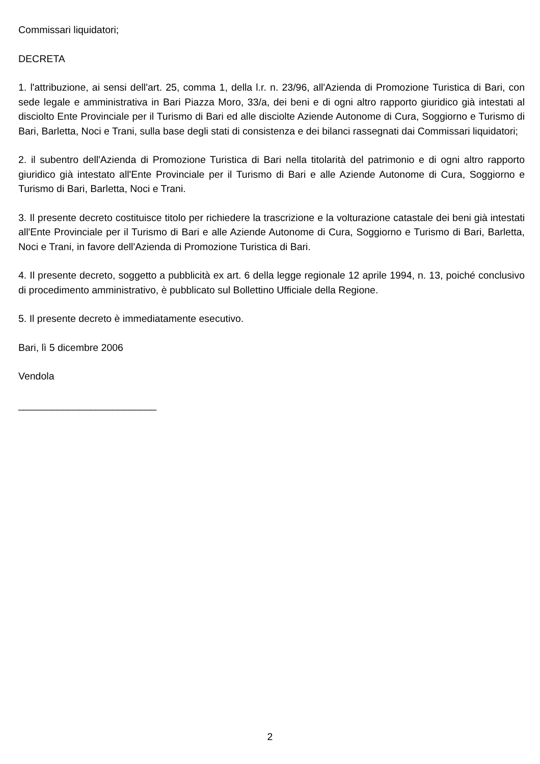Commissari liquidatori;
DECRETA
1. l'attribuzione, ai sensi dell'art. 25, comma 1, della l.r. n. 23/96, all'Azienda di Promozione Turistica di Bari, con sede legale e amministrativa in Bari Piazza Moro, 33/a, dei beni e di ogni altro rapporto giuridico già intestati al disciolto Ente Provinciale per il Turismo di Bari ed alle disciolte Aziende Autonome di Cura, Soggiorno e Turismo di Bari, Barletta, Noci e Trani, sulla base degli stati di consistenza e dei bilanci rassegnati dai Commissari liquidatori;
2. il subentro dell'Azienda di Promozione Turistica di Bari nella titolarità del patrimonio e di ogni altro rapporto giuridico già intestato all'Ente Provinciale per il Turismo di Bari e alle Aziende Autonome di Cura, Soggiorno e Turismo di Bari, Barletta, Noci e Trani.
3. Il presente decreto costituisce titolo per richiedere la trascrizione e la volturazione catastale dei beni già intestati all'Ente Provinciale per il Turismo di Bari e alle Aziende Autonome di Cura, Soggiorno e Turismo di Bari, Barletta, Noci e Trani, in favore dell'Azienda di Promozione Turistica di Bari.
4. Il presente decreto, soggetto a pubblicità ex art. 6 della legge regionale 12 aprile 1994, n. 13, poiché conclusivo di procedimento amministrativo, è pubblicato sul Bollettino Ufficiale della Regione.
5. Il presente decreto è immediatamente esecutivo.
Bari, lì 5 dicembre 2006
Vendola
_________________________
2